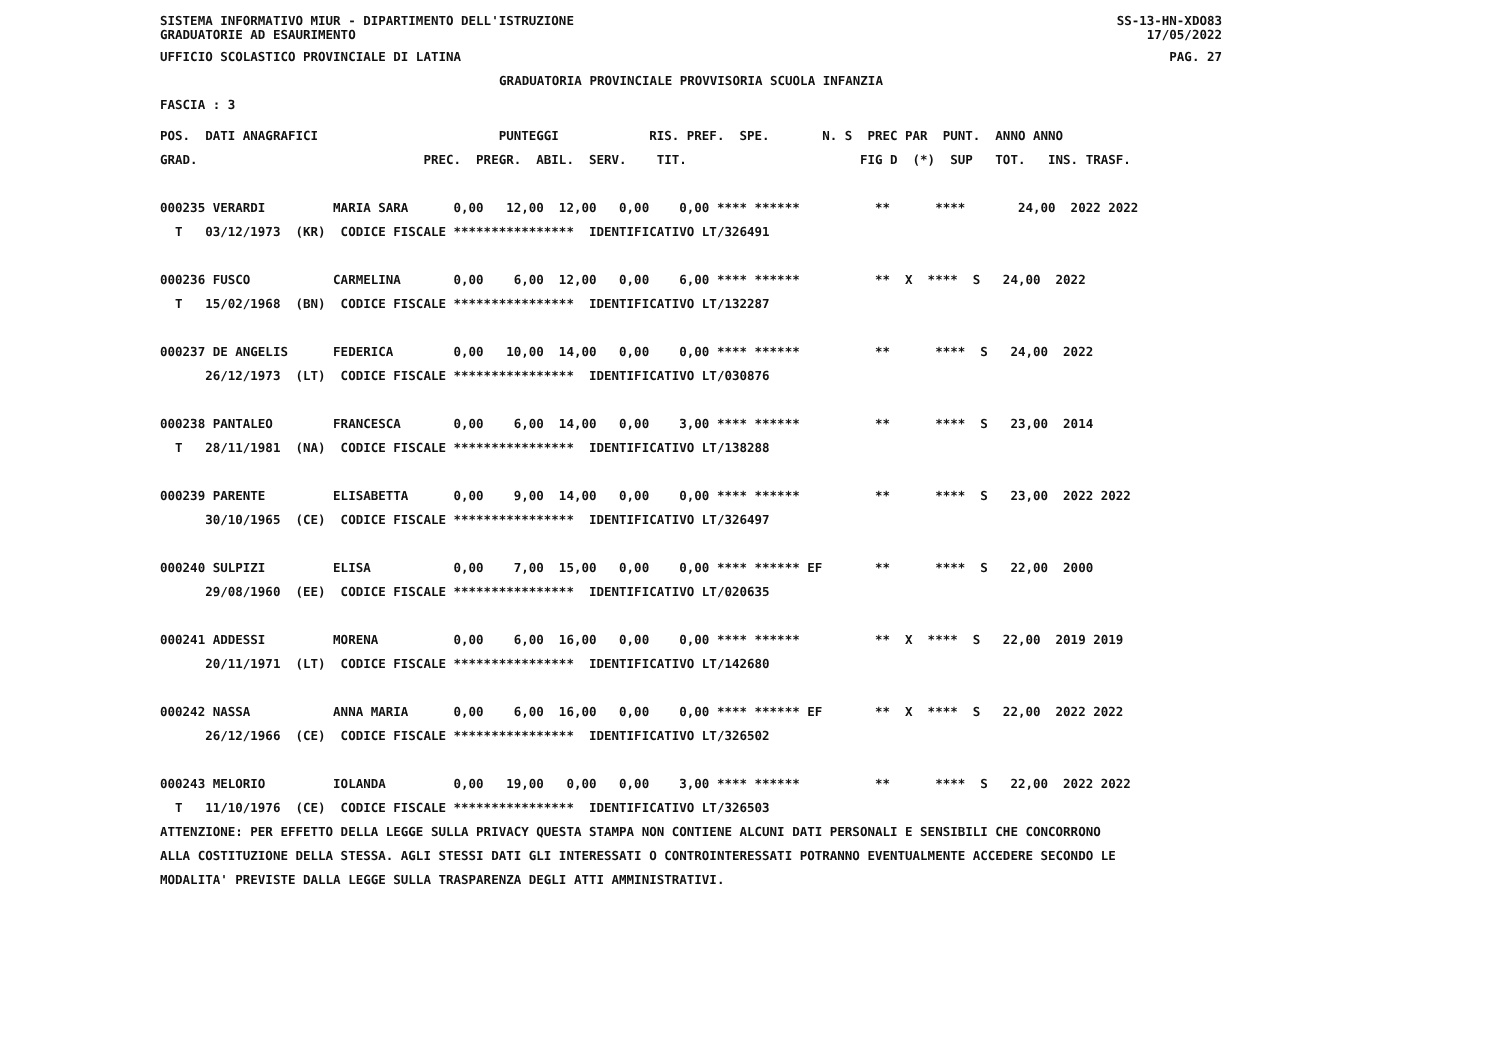SISTEMA INFORMATIVO MIUR - DIPARTIMENTO DELL'ISTRUZIONE SS-13-HN-XDO83
GRADUATORIE AD ESAURIMENTO 17/05/2022
UFFICIO SCOLASTICO PROVINCIALE DI LATINA PAG. 27
GRADUATORIA PROVINCIALE PROVVISORIA SCUOLA INFANZIA
FASCIA : 3
POS.  DATI ANAGRAFICI                        PUNTEGGI            RIS. PREF.  SPE.       N. S  PREC PAR  PUNT.  ANNO ANNO
GRAD.                              PREC.  PREGR.  ABIL.  SERV.    TIT.                       FIG D  (*)  SUP   TOT.   INS. TRASF.

000235 VERARDI         MARIA SARA      0,00   12,00  12,00   0,00    0,00 **** ******          **      ****       24,00  2022 2022
  T   03/12/1973  (KR)  CODICE FISCALE ****************  IDENTIFICATIVO LT/326491

000236 FUSCO           CARMELINA       0,00    6,00  12,00   0,00    6,00 **** ******          **  X  ****  S   24,00  2022
  T   15/02/1968  (BN)  CODICE FISCALE ****************  IDENTIFICATIVO LT/132287

000237 DE ANGELIS      FEDERICA        0,00   10,00  14,00   0,00    0,00 **** ******          **      ****  S   24,00  2022
      26/12/1973  (LT)  CODICE FISCALE ****************  IDENTIFICATIVO LT/030876

000238 PANTALEO        FRANCESCA       0,00    6,00  14,00   0,00    3,00 **** ******          **      ****  S   23,00  2014
  T   28/11/1981  (NA)  CODICE FISCALE ****************  IDENTIFICATIVO LT/138288

000239 PARENTE         ELISABETTA      0,00    9,00  14,00   0,00    0,00 **** ******          **      ****  S   23,00  2022 2022
      30/10/1965  (CE)  CODICE FISCALE ****************  IDENTIFICATIVO LT/326497

000240 SULPIZI         ELISA           0,00    7,00  15,00   0,00    0,00 **** ****** EF       **      ****  S   22,00  2000
      29/08/1960  (EE)  CODICE FISCALE ****************  IDENTIFICATIVO LT/020635

000241 ADDESSI         MORENA          0,00    6,00  16,00   0,00    0,00 **** ******          **  X  ****  S   22,00  2019 2019
      20/11/1971  (LT)  CODICE FISCALE ****************  IDENTIFICATIVO LT/142680

000242 NASSA           ANNA MARIA      0,00    6,00  16,00   0,00    0,00 **** ****** EF       **  X  ****  S   22,00  2022 2022
      26/12/1966  (CE)  CODICE FISCALE ****************  IDENTIFICATIVO LT/326502

000243 MELORIO         IOLANDA         0,00   19,00   0,00   0,00    3,00 **** ******          **      ****  S   22,00  2022 2022
  T   11/10/1976  (CE)  CODICE FISCALE ****************  IDENTIFICATIVO LT/326503
ATTENZIONE: PER EFFETTO DELLA LEGGE SULLA PRIVACY QUESTA STAMPA NON CONTIENE ALCUNI DATI PERSONALI E SENSIBILI CHE CONCORRONO
ALLA COSTITUZIONE DELLA STESSA. AGLI STESSI DATI GLI INTERESSATI O CONTROINTERESSATI POTRANNO EVENTUALMENTE ACCEDERE SECONDO LE
MODALITA' PREVISTE DALLA LEGGE SULLA TRASPARENZA DEGLI ATTI AMMINISTRATIVI.